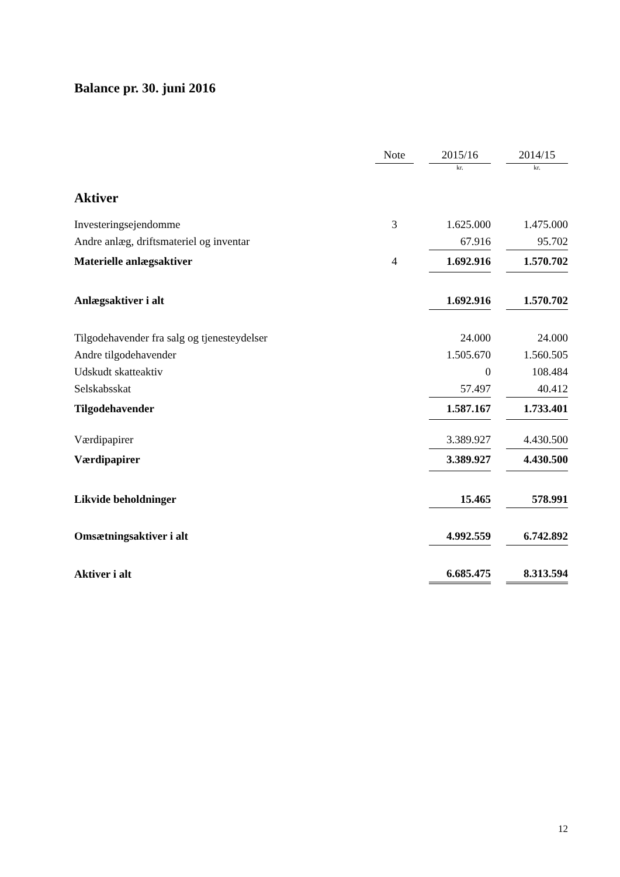Balance pr. 30. juni 2016
| | Note | | 2015/16 | | 2014/15 |
| --- | --- | --- | --- | --- | --- |
| | | | kr. | | kr. |
| Aktiver | | | | | |
| Investeringsejendomme | 3 | | 1.625.000 | | 1.475.000 |
| Andre anlæg, driftsmateriel og inventar | | | 67.916 | | 95.702 |
| Materielle anlægsaktiver | 4 | | 1.692.916 | | 1.570.702 |
| Anlægsaktiver i alt | | | 1.692.916 | | 1.570.702 |
| Tilgodehavender fra salg og tjenesteydelser | | | 24.000 | | 24.000 |
| Andre tilgodehavender | | | 1.505.670 | | 1.560.505 |
| Udskudt skatteaktiv | | | 0 | | 108.484 |
| Selskabsskat | | | 57.497 | | 40.412 |
| Tilgodehavender | | | 1.587.167 | | 1.733.401 |
| Værdipapirer | | | 3.389.927 | | 4.430.500 |
| Værdipapirer | | | 3.389.927 | | 4.430.500 |
| Likvide beholdninger | | | 15.465 | | 578.991 |
| Omsætningsaktiver i alt | | | 4.992.559 | | 6.742.892 |
| Aktiver i alt | | | 6.685.475 | | 8.313.594 |
12